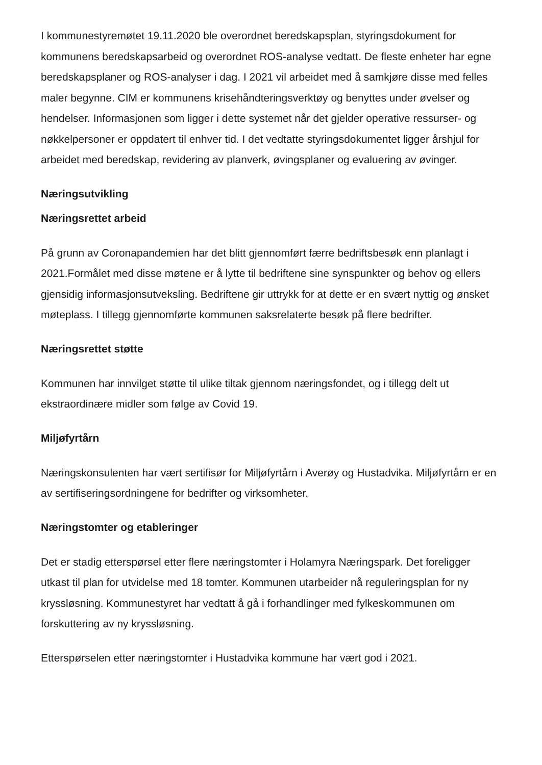I kommunestyremøtet 19.11.2020 ble overordnet beredskapsplan, styringsdokument for kommunens beredskapsarbeid og overordnet ROS-analyse vedtatt. De fleste enheter har egne beredskapsplaner og ROS-analyser i dag. I 2021 vil arbeidet med å samkjøre disse med felles maler begynne. CIM er kommunens krisehåndteringsverktøy og benyttes under øvelser og hendelser. Informasjonen som ligger i dette systemet når det gjelder operative ressurser- og nøkkelpersoner er oppdatert til enhver tid. I det vedtatte styringsdokumentet ligger årshjul for arbeidet med beredskap, revidering av planverk, øvingsplaner og evaluering av øvinger.
Næringsutvikling
Næringsrettet arbeid
På grunn av Coronapandemien har det blitt gjennomført færre bedriftsbesøk enn planlagt i 2021.Formålet med disse møtene er å lytte til bedriftene sine synspunkter og behov og ellers gjensidig informasjonsutveksling. Bedriftene gir uttrykk for at dette er en svært nyttig og ønsket møteplass. I tillegg gjennomførte kommunen saksrelaterte besøk på flere bedrifter.
Næringsrettet støtte
Kommunen har innvilget støtte til ulike tiltak gjennom næringsfondet, og i tillegg delt ut ekstraordinære midler som følge av Covid 19.
Miljøfyrtårn
Næringskonsulenten har vært sertifisør for Miljøfyrtårn i Averøy og Hustadvika. Miljøfyrtårn er en av sertifiseringsordningene for bedrifter og virksomheter.
Næringstomter og etableringer
Det er stadig etterspørsel etter flere næringstomter i Holamyra Næringspark. Det foreligger utkast til plan for utvidelse med 18 tomter. Kommunen utarbeider nå reguleringsplan for ny kryssløsning. Kommunestyret har vedtatt å gå i forhandlinger med fylkeskommunen om forskuttering av ny kryssløsning.
Etterspørselen etter næringstomter i Hustadvika kommune har vært god i 2021.